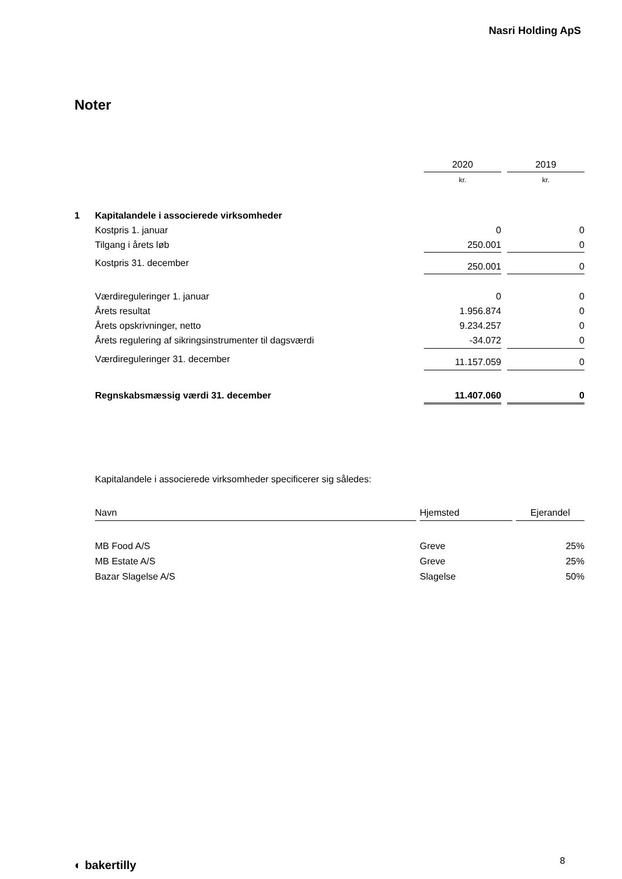Nasri Holding ApS
Noter
| | | 2020 | | 2019 |
| | | kr. | | kr. |
| 1 | Kapitalandele i associerede virksomheder | | | |
| | Kostpris 1. januar | 0 | | 0 |
| | Tilgang i årets løb | 250.001 | | 0 |
| | Kostpris 31. december | 250.001 | | 0 |
| | Værdireguleringer 1. januar | 0 | | 0 |
| | Årets resultat | 1.956.874 | | 0 |
| | Årets opskrivninger, netto | 9.234.257 | | 0 |
| | Årets regulering af sikringsinstrumenter til dagsværdi | -34.072 | | 0 |
| | Værdireguleringer 31. december | 11.157.059 | | 0 |
| | Regnskabsmæssig værdi 31. december | 11.407.060 | | 0 |
| Kapitalandele i associerede virksomheder specificerer sig således: | | | | |
| Navn | | Hjemsted | | Ejerandel |
| MB Food A/S | | Greve | | 25% |
| MB Estate A/S | | Greve | | 25% |
| Bazar Slagelse A/S | | Slagelse | | 50% |
◐ bakertilly 8